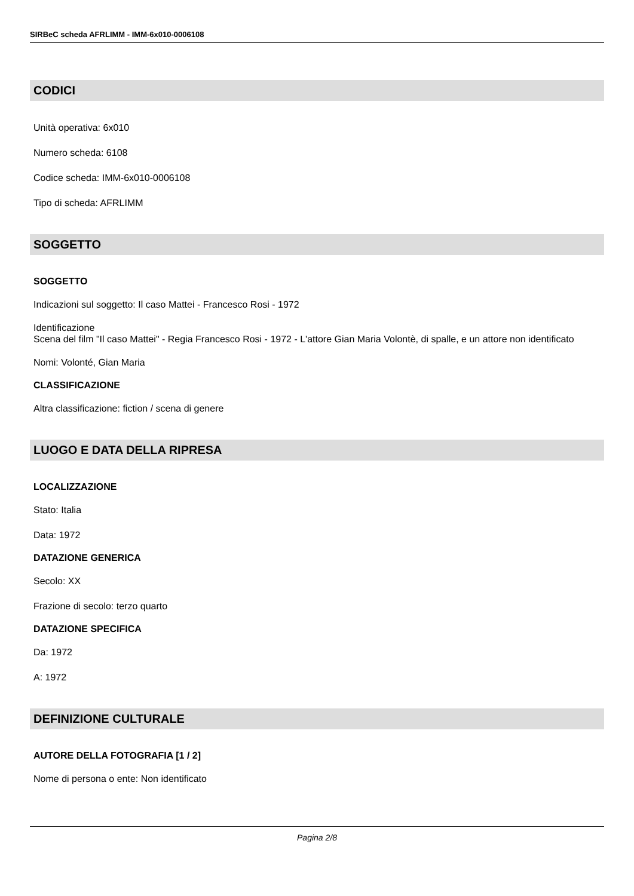SIRBeC scheda AFRLIMM - IMM-6x010-0006108
CODICI
Unità operativa: 6x010
Numero scheda: 6108
Codice scheda: IMM-6x010-0006108
Tipo di scheda: AFRLIMM
SOGGETTO
SOGGETTO
Indicazioni sul soggetto: Il caso Mattei - Francesco Rosi - 1972
Identificazione
Scena del film "Il caso Mattei" - Regia Francesco Rosi - 1972 - L'attore Gian Maria Volontè, di spalle, e un attore non identificato
Nomi: Volonté, Gian Maria
CLASSIFICAZIONE
Altra classificazione: fiction / scena di genere
LUOGO E DATA DELLA RIPRESA
LOCALIZZAZIONE
Stato: Italia
Data: 1972
DATAZIONE GENERICA
Secolo: XX
Frazione di secolo: terzo quarto
DATAZIONE SPECIFICA
Da: 1972
A: 1972
DEFINIZIONE CULTURALE
AUTORE DELLA FOTOGRAFIA [1 / 2]
Nome di persona o ente: Non identificato
Pagina 2/8